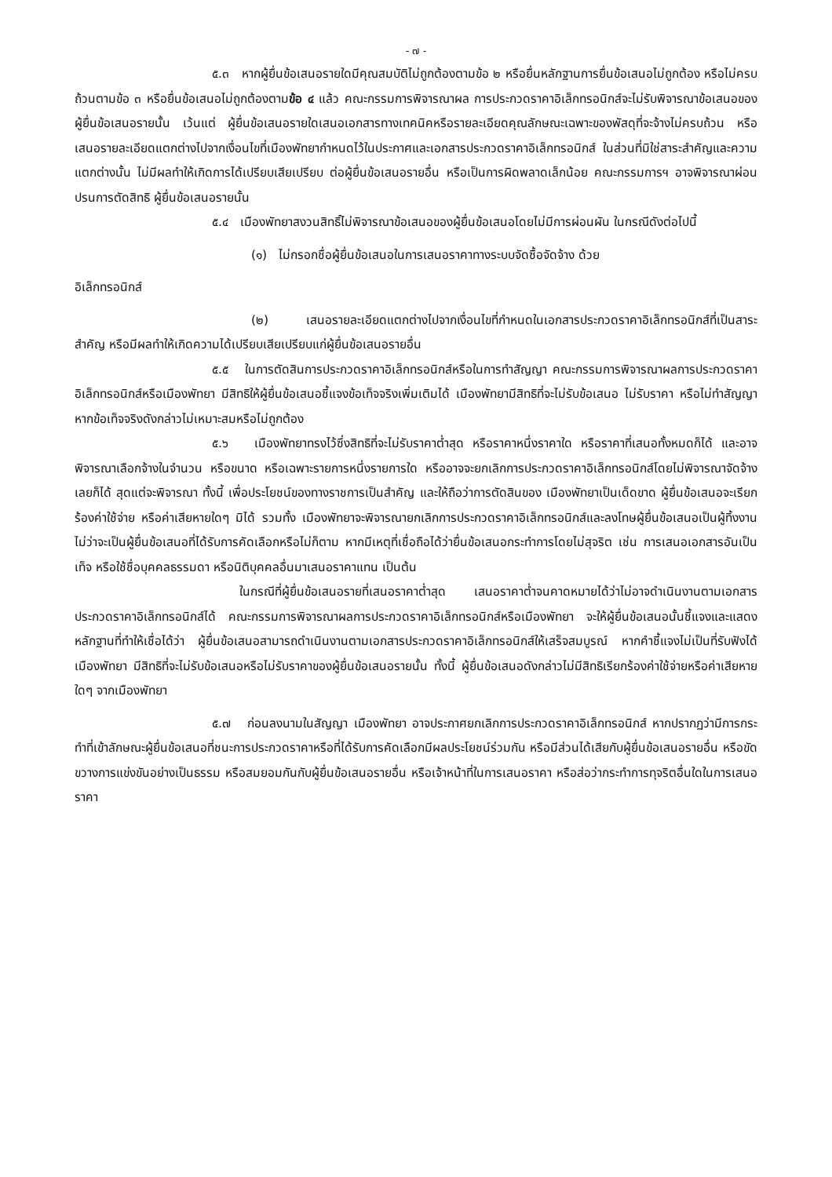- ๗ -
๕.๓ หากผู้ยื่นข้อเสนอรายใดมีคุณสมบัติไม่ถูกต้องตามข้อ ๒ หรือยื่นหลักฐานการยื่นข้อเสนอไม่ถูกต้อง หรือไม่ครบถ้วนตามข้อ ๓ หรือยื่นข้อเสนอไม่ถูกต้องตามข้อ ๔ แล้ว คณะกรรมการพิจารณาผล การประกวดราคาอิเล็กทรอนิกส์จะไม่รับพิจารณาข้อเสนอของผู้ยื่นข้อเสนอรายนั้น เว้นแต่ ผู้ยื่นข้อเสนอรายใดเสนอเอกสารทางเทคนิคหรือรายละเอียดคุณลักษณะเฉพาะของพัสดุที่จะจ้างไม่ครบถ้วน หรือเสนอรายละเอียดแตกต่างไปจากเงื่อนไขที่เมืองพัทยากำหนดไว้ในประกาศและเอกสารประกวดราคาอิเล็กทรอนิกส์ ในส่วนที่มิใช่สาระสำคัญและความแตกต่างนั้น ไม่มีผลทำให้เกิดการได้เปรียบเสียเปรียบ ต่อผู้ยื่นข้อเสนอรายอื่น หรือเป็นการผิดพลาดเล็กน้อย คณะกรรมการฯ อาจพิจารณาผ่อนปรนการตัดสิทธิ ผู้ยื่นข้อเสนอรายนั้น
๕.๔ เมืองพัทยาสงวนสิทธิ์ไม่พิจารณาข้อเสนอของผู้ยื่นข้อเสนอโดยไม่มีการผ่อนผัน ในกรณีดังต่อไปนี้
(๑) ไม่กรอกชื่อผู้ยื่นข้อเสนอในการเสนอราคาทางระบบจัดซื้อจัดจ้าง ด้วย
อิเล็กทรอนิกส์
(๒) เสนอรายละเอียดแตกต่างไปจากเงื่อนไขที่กำหนดในเอกสารประกวดราคาอิเล็กทรอนิกส์ที่เป็นสาระสำคัญ หรือมีผลทำให้เกิดความได้เปรียบเสียเปรียบแก่ผู้ยื่นข้อเสนอรายอื่น
๕.๕ ในการตัดสินการประกวดราคาอิเล็กทรอนิกส์หรือในการทำสัญญา คณะกรรมการพิจารณาผลการประกวดราคาอิเล็กทรอนิกส์หรือเมืองพัทยา มีสิทธิให้ผู้ยื่นข้อเสนอชี้แจงข้อเท็จจริงเพิ่มเติมได้ เมืองพัทยามีสิทธิที่จะไม่รับข้อเสนอ ไม่รับราคา หรือไม่ทำสัญญา หากข้อเท็จจริงดังกล่าวไม่เหมาะสมหรือไม่ถูกต้อง
๕.๖ เมืองพัทยาทรงไว้ซึ่งสิทธิที่จะไม่รับราคาต่ำสุด หรือราคาหนึ่งราคาใด หรือราคาที่เสนอทั้งหมดก็ได้ และอาจพิจารณาเลือกจ้างในจำนวน หรือขนาด หรือเฉพาะรายการหนึ่งรายการใด หรืออาจจะยกเลิกการประกวดราคาอิเล็กทรอนิกส์โดยไม่พิจารณาจัดจ้างเลยก็ได้ สุดแต่จะพิจารณา ทั้งนี้ เพื่อประโยชน์ของทางราชการเป็นสำคัญ และให้ถือว่าการตัดสินของ เมืองพัทยาเป็นเด็ดขาด ผู้ยื่นข้อเสนอจะเรียกร้องค่าใช้จ่าย หรือค่าเสียหายใดๆ มิได้ รวมทั้ง เมืองพัทยาจะพิจารณายกเลิกการประกวดราคาอิเล็กทรอนิกส์และลงโทษผู้ยื่นข้อเสนอเป็นผู้ทิ้งงาน ไม่ว่าจะเป็นผู้ยื่นข้อเสนอที่ได้รับการคัดเลือกหรือไม่ก็ตาม หากมีเหตุที่เชื่อถือได้ว่ายื่นข้อเสนอกระทำการโดยไม่สุจริต เช่น การเสนอเอกสารอันเป็นเท็จ หรือใช้ชื่อบุคคลธรรมดา หรือนิติบุคคลอื่นมาเสนอราคาแทน เป็นต้น
ในกรณีที่ผู้ยื่นข้อเสนอรายที่เสนอราคาต่ำสุด เสนอราคาต่ำจนคาดหมายได้ว่าไม่อาจดำเนินงานตามเอกสารประกวดราคาอิเล็กทรอนิกส์ได้ คณะกรรมการพิจารณาผลการประกวดราคาอิเล็กทรอนิกส์หรือเมืองพัทยา จะให้ผู้ยื่นข้อเสนอนั้นชี้แจงและแสดงหลักฐานที่ทำให้เชื่อได้ว่า ผู้ยื่นข้อเสนอสามารถดำเนินงานตามเอกสารประกวดราคาอิเล็กทรอนิกส์ให้เสร็จสมบูรณ์ หากคำชี้แจงไม่เป็นที่รับฟังได้ เมืองพัทยา มีสิทธิที่จะไม่รับข้อเสนอหรือไม่รับราคาของผู้ยื่นข้อเสนอรายนั้น ทั้งนี้ ผู้ยื่นข้อเสนอดังกล่าวไม่มีสิทธิเรียกร้องค่าใช้จ่ายหรือค่าเสียหายใดๆ จากเมืองพัทยา
๕.๗ ก่อนลงนามในสัญญา เมืองพัทยา อาจประกาศยกเลิกการประกวดราคาอิเล็กทรอนิกส์ หากปรากฏว่ามีการกระทำที่เข้าลักษณะผู้ยื่นข้อเสนอที่ชนะการประกวดราคาหรือที่ได้รับการคัดเลือกมีผลประโยชน์ร่วมกัน หรือมีส่วนได้เสียกับผู้ยื่นข้อเสนอรายอื่น หรือขัดขวางการแข่งขันอย่างเป็นธรรม หรือสมยอมกันกับผู้ยื่นข้อเสนอรายอื่น หรือเจ้าหน้าที่ในการเสนอราคา หรือส่อว่ากระทำการทุจริตอื่นใดในการเสนอราคา